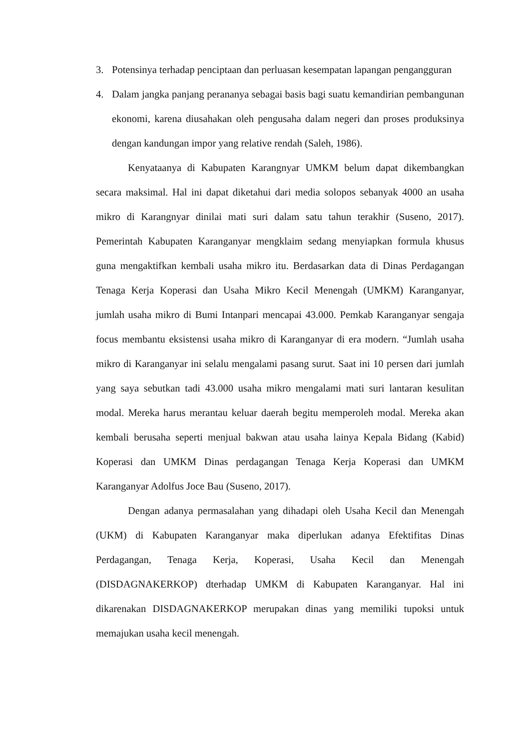3. Potensinya terhadap penciptaan dan perluasan kesempatan lapangan pengangguran
4. Dalam jangka panjang perananya sebagai basis bagi suatu kemandirian pembangunan ekonomi, karena diusahakan oleh pengusaha dalam negeri dan proses produksinya dengan kandungan impor yang relative rendah (Saleh, 1986).
Kenyataanya di Kabupaten Karangnyar UMKM belum dapat dikembangkan secara maksimal. Hal ini dapat diketahui dari media solopos sebanyak 4000 an usaha mikro di Karangnyar dinilai mati suri dalam satu tahun terakhir (Suseno, 2017). Pemerintah Kabupaten Karanganyar mengklaim sedang menyiapkan formula khusus guna mengaktifkan kembali usaha mikro itu. Berdasarkan data di Dinas Perdagangan Tenaga Kerja Koperasi dan Usaha Mikro Kecil Menengah (UMKM) Karanganyar, jumlah usaha mikro di Bumi Intanpari mencapai 43.000. Pemkab Karanganyar sengaja focus membantu eksistensi usaha mikro di Karanganyar di era modern. “Jumlah usaha mikro di Karanganyar ini selalu mengalami pasang surut. Saat ini 10 persen dari jumlah yang saya sebutkan tadi 43.000 usaha mikro mengalami mati suri lantaran kesulitan modal. Mereka harus merantau keluar daerah begitu memperoleh modal. Mereka akan kembali berusaha seperti menjual bakwan atau usaha lainya Kepala Bidang (Kabid) Koperasi dan UMKM Dinas perdagangan Tenaga Kerja Koperasi dan UMKM Karanganyar Adolfus Joce Bau (Suseno, 2017).
Dengan adanya permasalahan yang dihadapi oleh Usaha Kecil dan Menengah (UKM) di Kabupaten Karanganyar maka diperlukan adanya Efektifitas Dinas Perdagangan, Tenaga Kerja, Koperasi, Usaha Kecil dan Menengah (DISDAGNAKERKOP) dterhadap UMKM di Kabupaten Karanganyar. Hal ini dikarenakan DISDAGNAKERKOP merupakan dinas yang memiliki tupoksi untuk memajukan usaha kecil menengah.